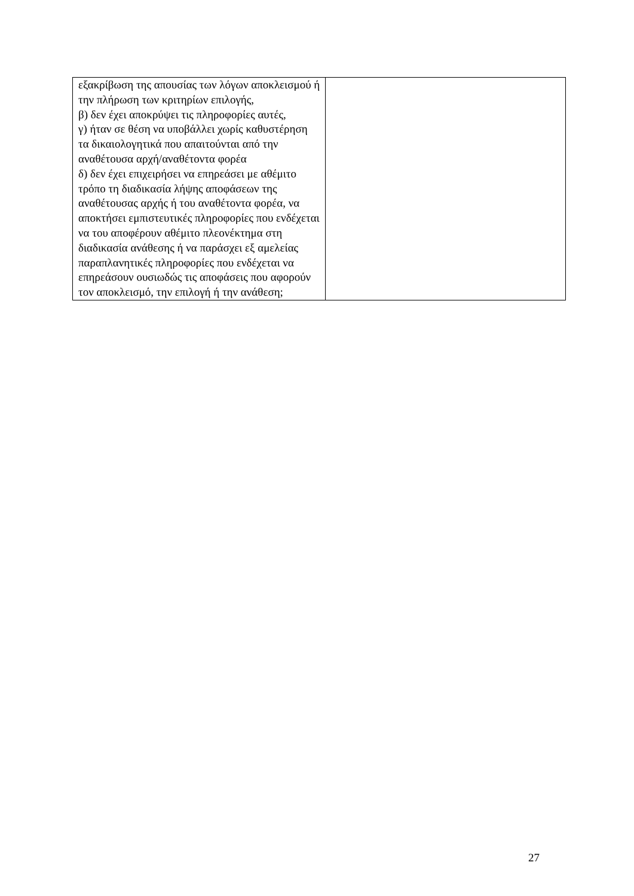| εξακρίβωση της απουσίας των λόγων αποκλεισμού ή την πλήρωση των κριτηρίων επιλογής, β) δεν έχει αποκρύψει τις πληροφορίες αυτές, γ) ήταν σε θέση να υποβάλλει χωρίς καθυστέρηση τα δικαιολογητικά που απαιτούνται από την αναθέτουσα αρχή/αναθέτοντα φορέα δ) δεν έχει επιχειρήσει να επηρεάσει με αθέμιτο τρόπο τη διαδικασία λήψης αποφάσεων της αναθέτουσας αρχής ή του αναθέτοντα φορέα, να αποκτήσει εμπιστευτικές πληροφορίες που ενδέχεται να του αποφέρουν αθέμιτο πλεονέκτημα στη διαδικασία ανάθεσης ή να παράσχει εξ αμελείας παραπλανητικές πληροφορίες που ενδέχεται να επηρεάσουν ουσιωδώς τις αποφάσεις που αφορούν τον αποκλεισμό, την επιλογή ή την ανάθεση; | |
27